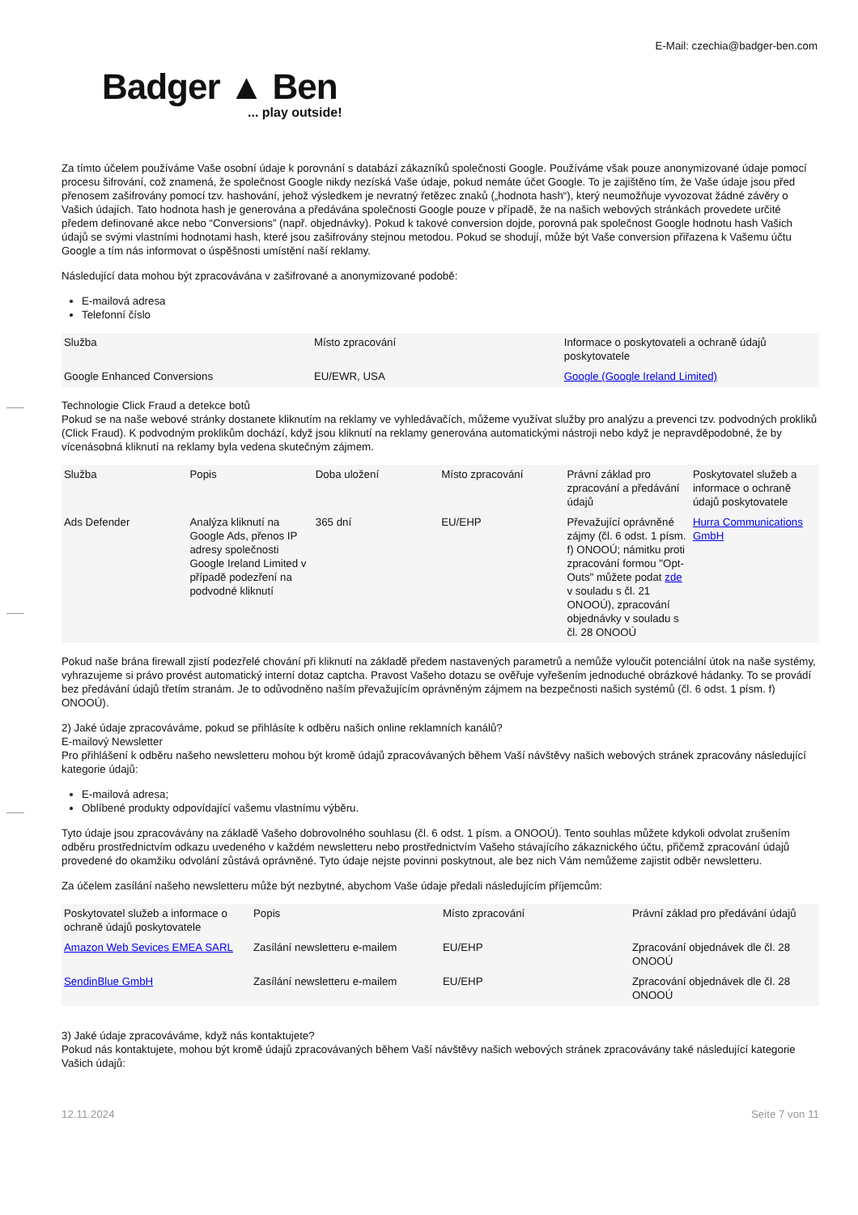E-Mail: czechia@badger-ben.com
Badger ▲ Ben... play outside!
Za tímto účelem používáme Vaše osobní údaje k porovnání s databází zákazníků společnosti Google. Používáme však pouze anonymizované údaje pomocí procesu šifrování, což znamená, že společnost Google nikdy nezíská Vaše údaje, pokud nemáte účet Google. To je zajištěno tím, že Vaše údaje jsou před přenosem zašifrovány pomocí tzv. hashování, jehož výsledkem je nevratný řetězec znaků („hodnota hash“), který neumožňuje vyvozovat žádné závěry o Vašich údajích. Tato hodnota hash je generována a předávána společnosti Google pouze v případě, že na našich webových stránkách provedete určité předem definované akce nebo “Conversions” (např. objednávky). Pokud k takové conversion dojde, porovná pak společnost Google hodnotu hash Vašich údajů se svými vlastními hodnotami hash, které jsou zašifrovány stejnou metodou. Pokud se shodují, může být Vaše conversion přiřazena k Vašemu účtu Google a tím nás informovat o úspěšnosti umístění naší reklamy.
Následující data mohou být zpracovávána v zašifrované a anonymizované podobě:
E-mailová adresa
Telefonní číslo
| Služba | Místo zpracování | Informace o poskytovateli a ochraně údajů poskytovatele |
| --- | --- | --- |
| Google Enhanced Conversions | EU/EWR, USA | Google (Google Ireland Limited) |
Technologie Click Fraud a detekce botů
Pokud se na naše webové stránky dostanete kliknutím na reklamy ve vyhledávačích, můžeme využívat služby pro analýzu a prevenci tzv. podvodných prokliků (Click Fraud). K podvodným proklikům dochází, když jsou kliknutí na reklamy generována automatickými nástroji nebo když je nepravděpodobné, že by vícenásobná kliknutí na reklamy byla vedena skutečným zájmem.
| Služba | Popis | Doba uložení | Místo zpracování | Právní základ pro zpracování a předávání údajů | Poskytovatel služeb a informace o ochraně údajů poskytovatele |
| --- | --- | --- | --- | --- | --- |
| Ads Defender | Analýza kliknutí na Google Ads, přenos IP adresy společnosti Google Ireland Limited v případě podezření na podvodné kliknutí | 365 dní | EU/EHP | Převažující oprávněné zájmy (čl. 6 odst. 1 písm. f) ONOOÚ; námitku proti zpracování formou "Opt-Outs" můžete podat zde v souladu s čl. 21 ONOOÚ), zpracování objednávky v souladu s čl. 28 ONOOÚ | Hurra Communications GmbH |
Pokud naše brána firewall zjistí podezřelé chování při kliknutí na základě předem nastavených parametrů a nemůže vyloučit potenciální útok na naše systémy, vyhrazujeme si právo provést automatický interní dotaz captcha. Pravost Vašeho dotazu se ověřuje vyřešením jednoduché obrázkové hádanky. To se provádí bez předávání údajů třetím stranám. Je to odůvodněno naším převažujícím oprávněným zájmem na bezpečnosti našich systémů (čl. 6 odst. 1 písm. f) ONOOÚ).
2) Jaké údaje zpracováváme, pokud se přihlásíte k odběru našich online reklamních kanálů?
E-mailový Newsletter
Pro přihlášení k odběru našeho newsletteru mohou být kromě údajů zpracovávaných během Vaší návštěvy našich webových stránek zpracovány následující kategorie údajů:
E-mailová adresa;
Oblíbené produkty odpovídající vašemu vlastnímu výběru.
Tyto údaje jsou zpracovávány na základě Vašeho dobrovolného souhlasu (čl. 6 odst. 1 písm. a ONOOÚ). Tento souhlas můžete kdykoli odvolat zrušením odběru prostřednictvím odkazu uvedeného v každém newsletteru nebo prostřednictvím Vašeho stávajícího zákaznického účtu, přičemž zpracování údajů provedené do okamžiku odvolání zůstává oprávněné. Tyto údaje nejste povinni poskytnout, ale bez nich Vám nemůžeme zajistit odběr newsletteru.
Za účelem zasílání našeho newsletteru může být nezbytné, abychom Vaše údaje předali následujícím příjemcům:
| Poskytovatel služeb a informace o ochraně údajů poskytovatele | Popis | Místo zpracování | Právní základ pro předávání údajů |
| --- | --- | --- | --- |
| Amazon Web Sevices EMEA SARL | Zasílání newsletteru e-mailem | EU/EHP | Zpracování objednávek dle čl. 28 ONOOÚ |
| SendinBlue GmbH | Zasílání newsletteru e-mailem | EU/EHP | Zpracování objednávek dle čl. 28 ONOOÚ |
3) Jaké údaje zpracováváme, když nás kontaktujete?
Pokud nás kontaktujete, mohou být kromě údajů zpracovávaných během Vaší návštěvy našich webových stránek zpracovávány také následující kategorie Vašich údajů:
12.11.2024 Seite 7 von 11